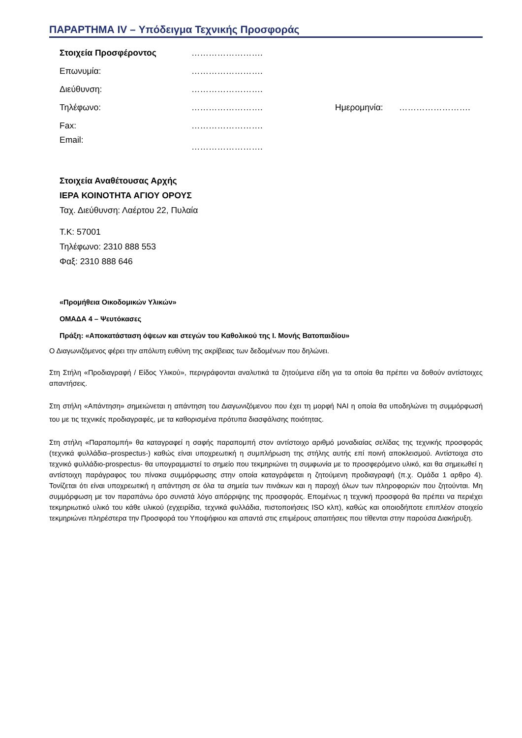ΠΑΡΑΡΤΗΜΑ IV – Υπόδειγμα Τεχνικής Προσφοράς
Στοιχεία Προσφέροντος …………………….
Επωνυμία: …………………….
Διεύθυνση: …………………….
Τηλέφωνο: ……………………. Ημερομηνία: …………………….
Fax: …………………….
Email: …………………….
Στοιχεία Αναθέτουσας Αρχής
ΙΕΡΑ ΚΟΙΝΟΤΗΤΑ ΑΓΙΟΥ ΟΡΟΥΣ
Ταχ. Διεύθυνση: Λαέρτου 22, Πυλαία
Τ.Κ: 57001
Τηλέφωνο: 2310 888 553
Φαξ: 2310 888 646
«Προμήθεια Οικοδομικών Υλικών»
ΟΜΑΔΑ 4 – Ψευτόκασες
Πράξη: «Αποκατάσταση όψεων και στεγών του Καθολικού της Ι. Μονής Βατοπαιδίου»
Ο Διαγωνιζόμενος φέρει την απόλυτη ευθύνη της ακρίβειας των δεδομένων που δηλώνει.
Στη Στήλη «Προδιαγραφή / Είδος Υλικού», περιγράφονται αναλυτικά τα ζητούμενα είδη για τα οποία θα πρέπει να δοθούν αντίστοιχες απαντήσεις.
Στη στήλη «Απάντηση» σημειώνεται η απάντηση του Διαγωνιζόμενου που έχει τη μορφή ΝΑΙ η οποία θα υποδηλώνει τη συμμόρφωσή του με τις τεχνικές προδιαγραφές, με τα καθορισμένα πρότυπα διασφάλισης ποιότητας.
Στη στήλη «Παραπομπή» θα καταγραφεί η σαφής παραπομπή στον αντίστοιχο αριθμό μοναδιαίας σελίδας της τεχνικής προσφοράς (τεχνικά φυλλάδια–prospectus-) καθώς είναι υποχρεωτική η συμπλήρωση της στήλης αυτής επί ποινή αποκλεισμού. Αντίστοιχα στο τεχνικό φυλλάδιο-prospectus- θα υπογραμμιστεί το σημείο που τεκμηριώνει τη συμφωνία με το προσφερόμενο υλικό, και θα σημειωθεί η αντίστοιχη παράγραφος του πίνακα συμμόρφωσης στην οποία καταγράφεται η ζητούμενη προδιαγραφή (π.χ. Ομάδα 1 αρθρο 4). Τονίζεται ότι είναι υποχρεωτική η απάντηση σε όλα τα σημεία των πινάκων και η παροχή όλων των πληροφοριών που ζητούνται. Μη συμμόρφωση με τον παραπάνω όρο συνιστά λόγο απόρριψης της προσφοράς. Επομένως η τεχνική προσφορά θα πρέπει να περιέχει τεκμηριωτικό υλικό του κάθε υλικού (εγχειρίδια, τεχνικά φυλλάδια, πιστοποιήσεις ISO κλπ), καθώς και οποιοδήποτε επιπλέον στοιχείο τεκμηριώνει πληρέστερα την Προσφορά του Υποψήφιου και απαντά στις επιμέρους απαιτήσεις που τίθενται στην παρούσα Διακήρυξη.